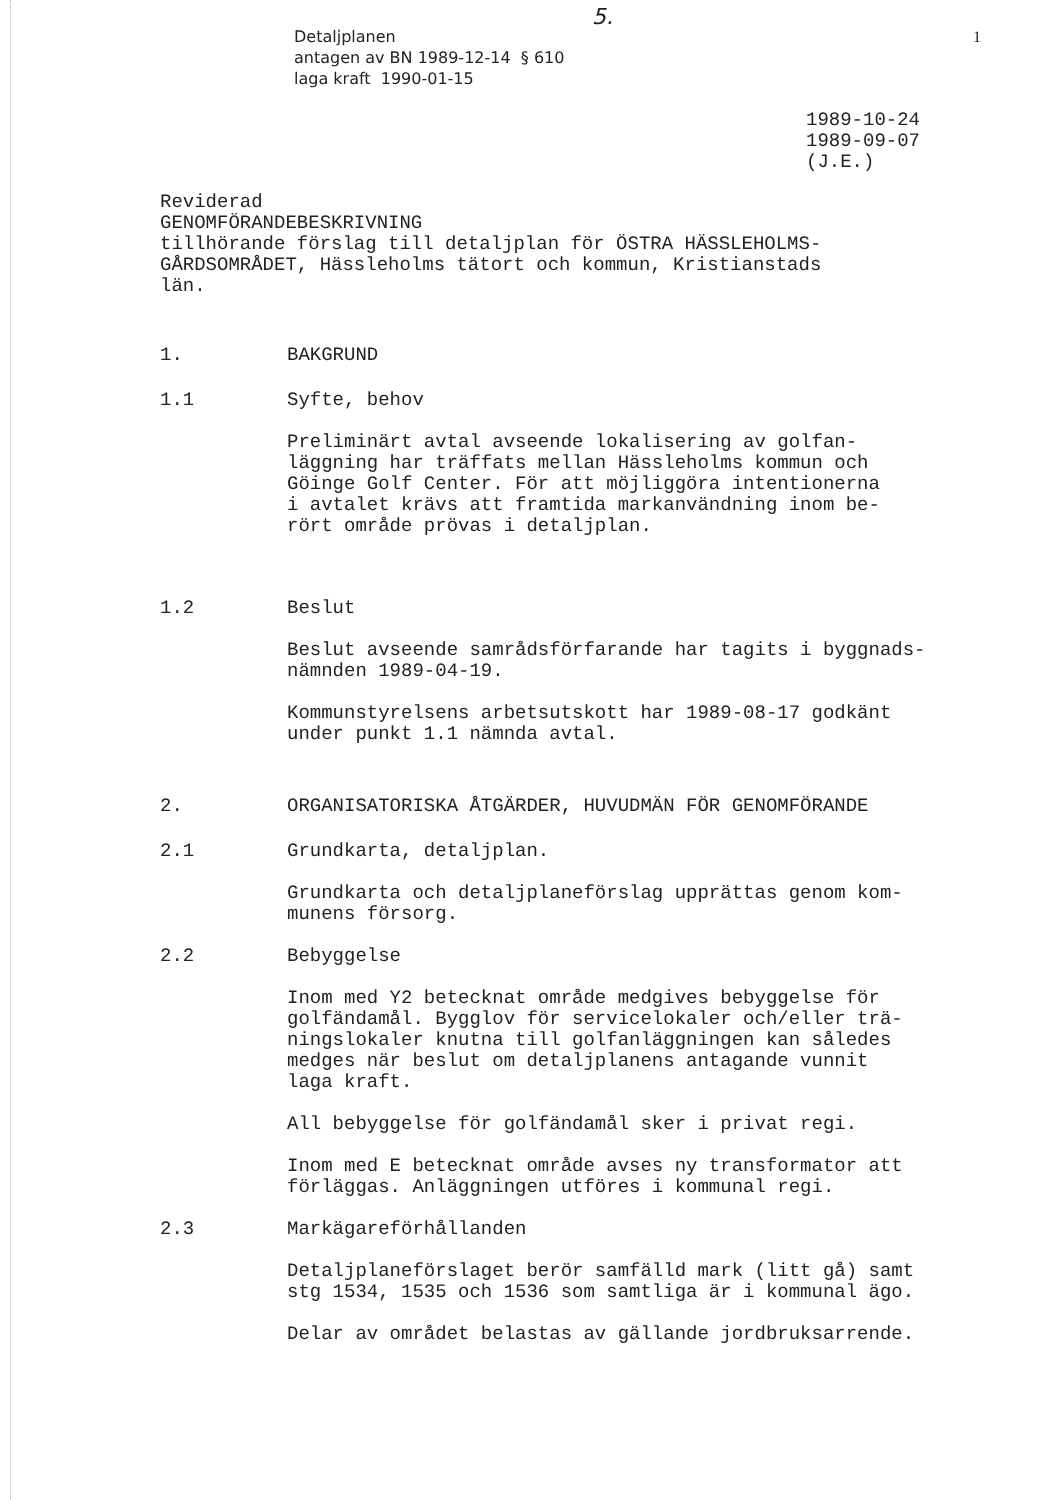5.
Detaljplanen
antagen av BN 1989-12-14 § 610
laga kraft 1990-01-15
1
1989-10-24
1989-09-07
(J.E.)
Reviderad
GENOMFÖRANDEBESKRIVNING
tillhörande förslag till detaljplan för ÖSTRA HÄSSLEHOLMS-
GÅRDSOMRÅDET, Hässleholms tätort och kommun, Kristianstads
län.
1. BAKGRUND
1.1 Syfte, behov
Preliminärt avtal avseende lokalisering av golfan-
läggning har träffats mellan Hässleholms kommun och
Göinge Golf Center. För att möjliggöra intentionerna
i avtalet krävs att framtida markanvändning inom be-
rört område prövas i detaljplan.
1.2 Beslut
Beslut avseende samrådsförfarande har tagits i byggnads-
nämnden 1989-04-19.
Kommunstyrelsens arbetsutskott har 1989-08-17 godkänt
under punkt 1.1 nämnda avtal.
2. ORGANISATORISKA ÅTGÄRDER, HUVUDMÄN FÖR GENOMFÖRANDE
2.1 Grundkarta, detaljplan.
Grundkarta och detaljplaneförslag upprättas genom kom-
munens försorg.
2.2 Bebyggelse
Inom med Y2 betecknat område medgives bebyggelse för
golfändamål. Bygglov för servicelokaler och/eller trä-
ningslokaler knutna till golfanläggningen kan således
medges när beslut om detaljplanens antagande vunnit
laga kraft.
All bebyggelse för golfändamål sker i privat regi.
Inom med E betecknat område avses ny transformator att
förläggas. Anläggningen utföres i kommunal regi.
2.3 Markägareförhållanden
Detaljplaneförslaget berör samfälld mark (litt gå) samt
stg 1534, 1535 och 1536 som samtliga är i kommunal ägo.
Delar av området belastas av gällande jordbruksarrende.